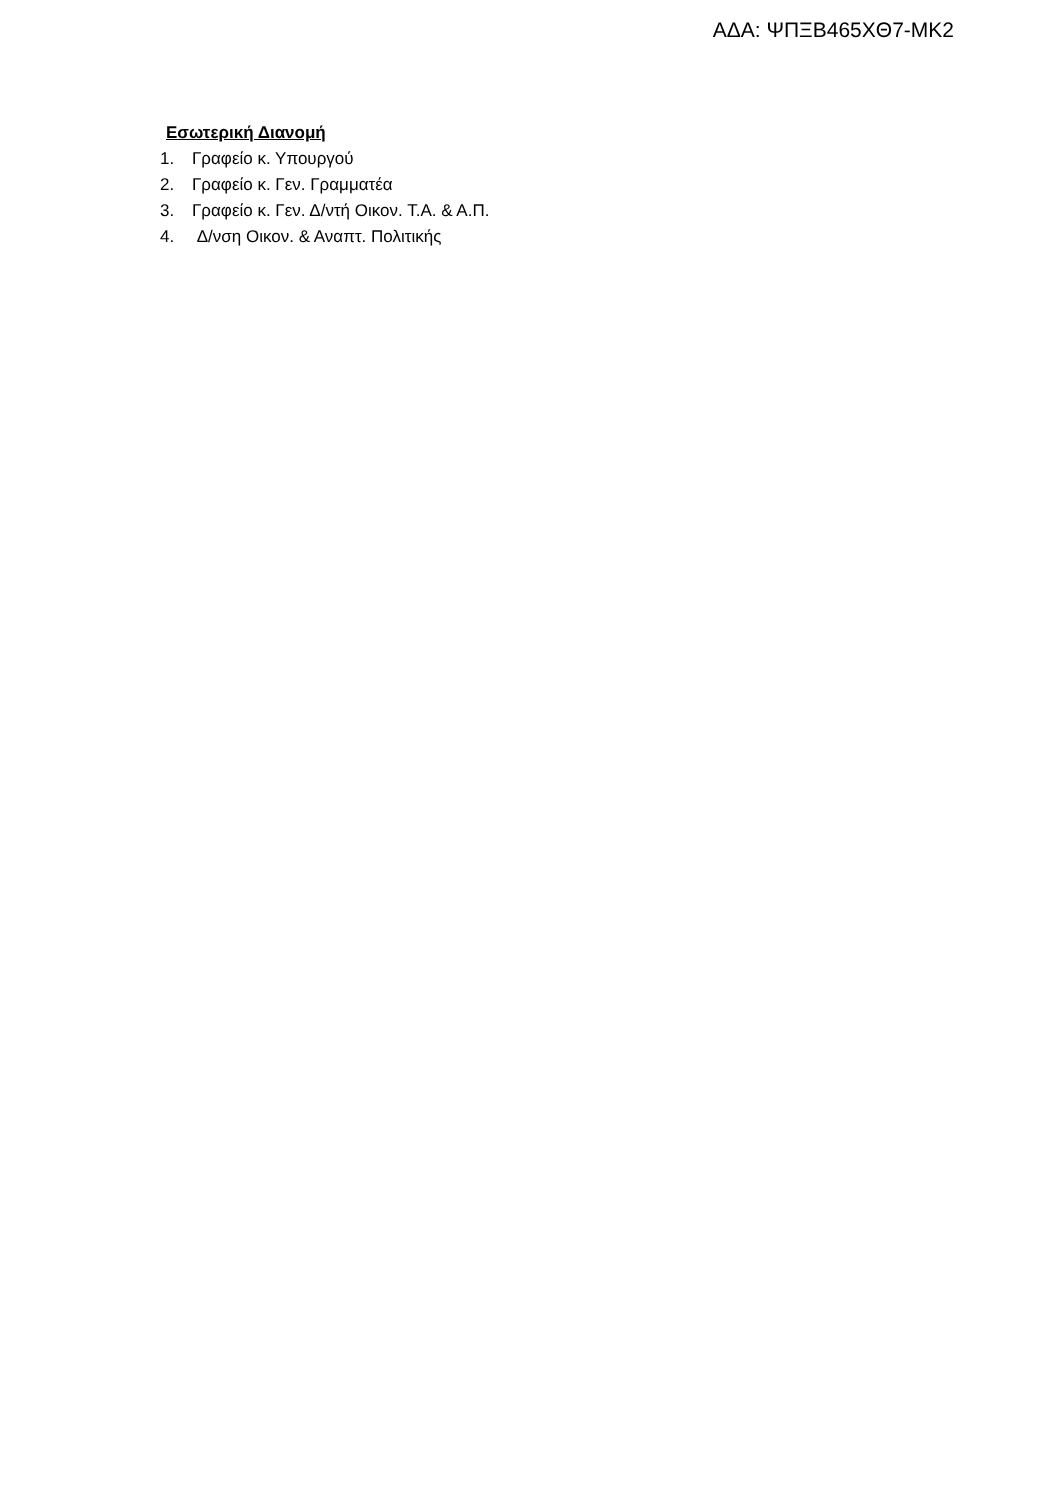ΑΔΑ: ΨΠΞΒ465ΧΘ7-ΜΚ2
Εσωτερική Διανομή
1. Γραφείο κ. Υπουργού
2. Γραφείο κ. Γεν. Γραμματέα
3. Γραφείο κ. Γεν. Δ/ντή Οικον. Τ.Α. & Α.Π.
4. Δ/νση Οικον. & Αναπτ. Πολιτικής